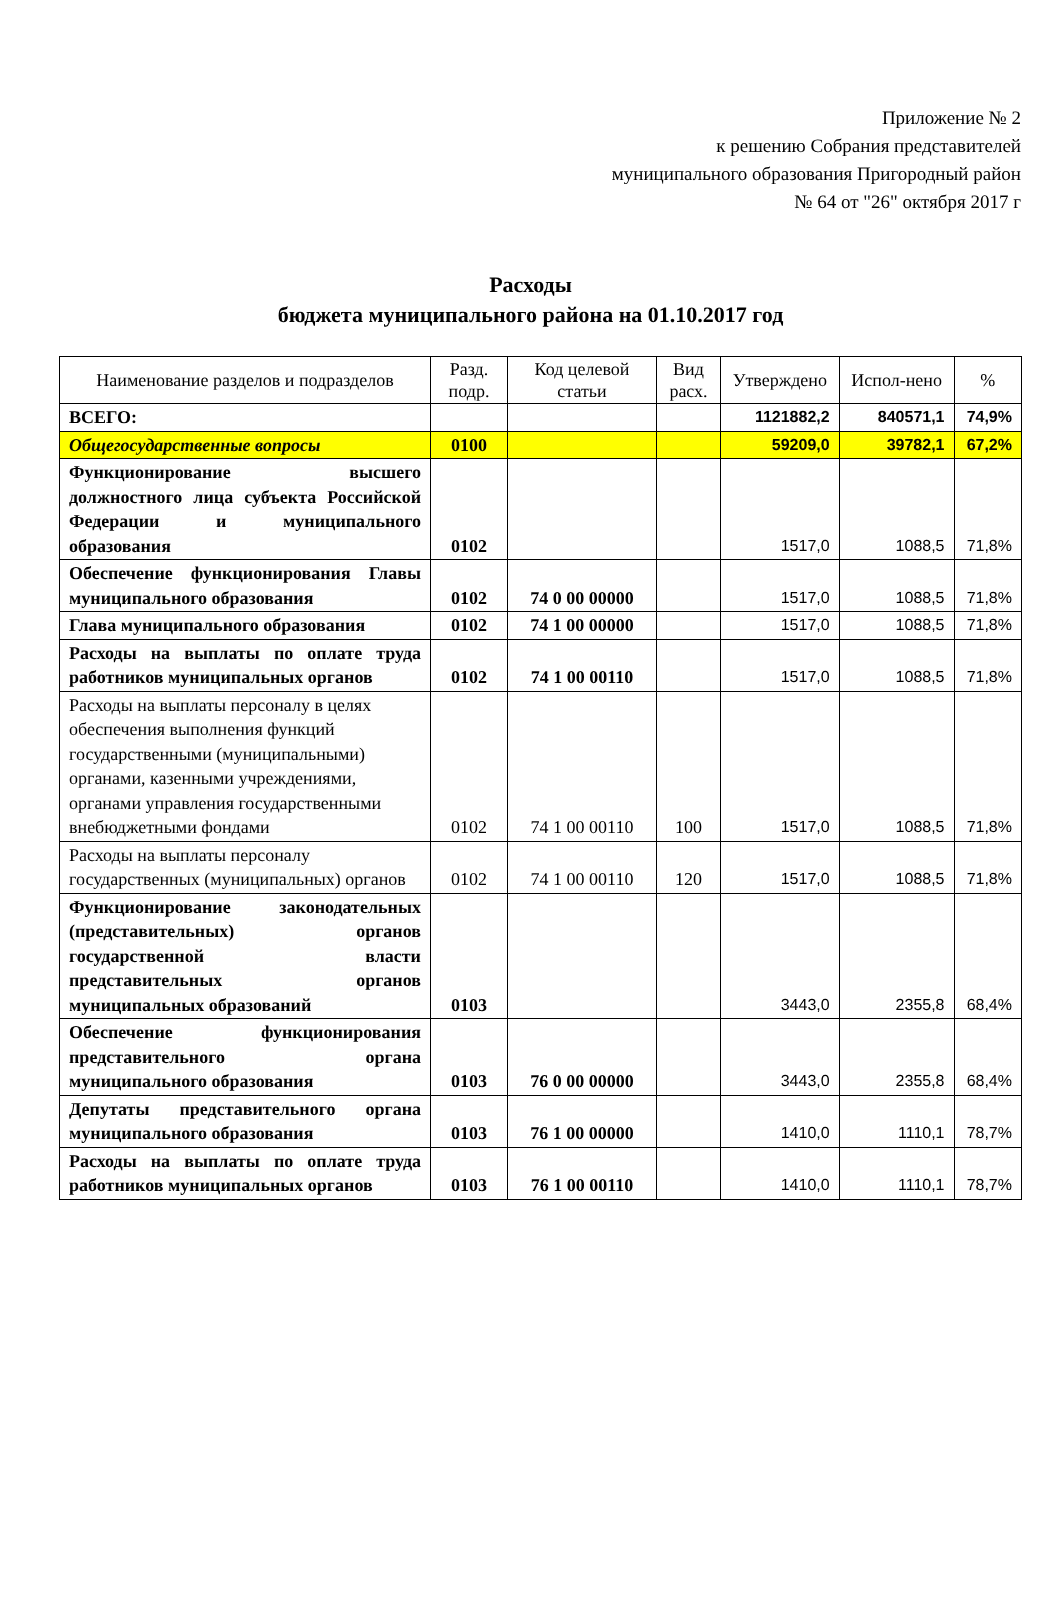Приложение № 2
к решению Собрания представителей
муниципального образования Пригородный район
№ 64 от "26" октября 2017 г
Расходы
бюджета муниципального района на 01.10.2017 год
| Наименование разделов и подразделов | Разд. подр. | Код целевой статьи | Вид расх. | Утверждено | Испол-нено | % |
| --- | --- | --- | --- | --- | --- | --- |
| ВСЕГО: | | | | 1121882,2 | 840571,1 | 74,9% |
| Общегосударственные вопросы | 0100 | | | 59209,0 | 39782,1 | 67,2% |
| Функционирование высшего должностного лица субъекта Российской Федерации и муниципального образования | 0102 | | | 1517,0 | 1088,5 | 71,8% |
| Обеспечение функционирования Главы муниципального образования | 0102 | 74 0 00 00000 | | 1517,0 | 1088,5 | 71,8% |
| Глава муниципального образования | 0102 | 74 1 00 00000 | | 1517,0 | 1088,5 | 71,8% |
| Расходы на выплаты по оплате труда работников муниципальных органов | 0102 | 74 1 00 00110 | | 1517,0 | 1088,5 | 71,8% |
| Расходы на выплаты персоналу в целях обеспечения выполнения функций государственными (муниципальными) органами, казенными учреждениями, органами управления государственными внебюджетными фондами | 0102 | 74 1 00 00110 | 100 | 1517,0 | 1088,5 | 71,8% |
| Расходы на выплаты персоналу государственных (муниципальных) органов | 0102 | 74 1 00 00110 | 120 | 1517,0 | 1088,5 | 71,8% |
| Функционирование законодательных (представительных) органов государственной власти представительных органов муниципальных образований | 0103 | | | 3443,0 | 2355,8 | 68,4% |
| Обеспечение функционирования представительного органа муниципального образования | 0103 | 76 0 00 00000 | | 3443,0 | 2355,8 | 68,4% |
| Депутаты представительного органа муниципального образования | 0103 | 76 1 00 00000 | | 1410,0 | 1110,1 | 78,7% |
| Расходы на выплаты по оплате труда работников муниципальных органов | 0103 | 76 1 00 00110 | | 1410,0 | 1110,1 | 78,7% |